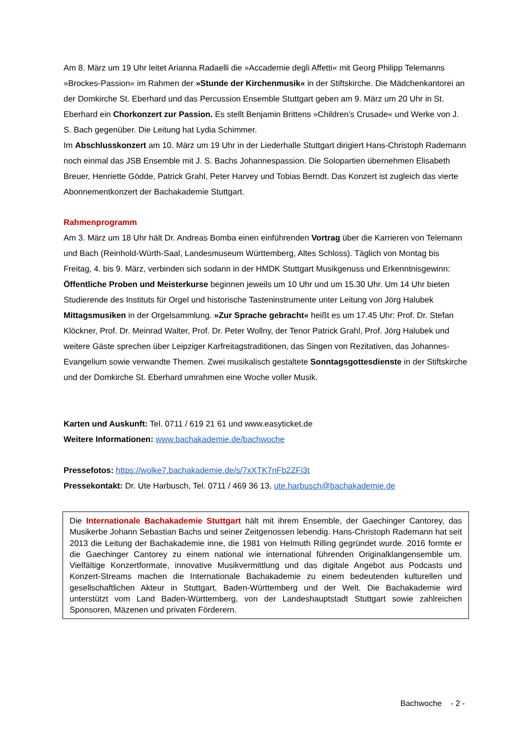Am 8. März um 19 Uhr leitet Arianna Radaelli die »Accademie degli Affetti« mit Georg Philipp Telemanns »Brockes-Passion« im Rahmen der »Stunde der Kirchenmusik« in der Stiftskirche. Die Mädchenkantorei an der Domkirche St. Eberhard und das Percussion Ensemble Stuttgart geben am 9. März um 20 Uhr in St. Eberhard ein Chorkonzert zur Passion. Es stellt Benjamin Brittens »Children’s Crusade« und Werke von J. S. Bach gegenüber. Die Leitung hat Lydia Schimmer.
Im Abschlusskonzert am 10. März um 19 Uhr in der Liederhalle Stuttgart dirigiert Hans-Christoph Rademann noch einmal das JSB Ensemble mit J. S. Bachs Johannespassion. Die Solopartien übernehmen Elisabeth Breuer, Henriette Gödde, Patrick Grahl, Peter Harvey und Tobias Berndt. Das Konzert ist zugleich das vierte Abonnementkonzert der Bachakademie Stuttgart.
Rahmenprogramm
Am 3. März um 18 Uhr hält Dr. Andreas Bomba einen einführenden Vortrag über die Karrieren von Telemann und Bach (Reinhold-Würth-Saal, Landesmuseum Württemberg, Altes Schloss). Täglich von Montag bis Freitag, 4. bis 9. März, verbinden sich sodann in der HMDK Stuttgart Musikgenuss und Erkenntnisgewinn: Öffentliche Proben und Meisterkurse beginnen jeweils um 10 Uhr und um 15.30 Uhr. Um 14 Uhr bieten Studierende des Instituts für Orgel und historische Tasteninstrumente unter Leitung von Jörg Halubek Mittagsmusiken in der Orgelsammlung. »Zur Sprache gebracht« heißt es um 17.45 Uhr: Prof. Dr. Stefan Klöckner, Prof. Dr. Meinrad Walter, Prof. Dr. Peter Wollny, der Tenor Patrick Grahl, Prof. Jörg Halubek und weitere Gäste sprechen über Leipziger Karfreitagstraditionen, das Singen von Rezitativen, das Johannes-Evangelium sowie verwandte Themen. Zwei musikalisch gestaltete Sonntagsgottesdienste in der Stiftskirche und der Domkirche St. Eberhard umrahmen eine Woche voller Musik.
Karten und Auskunft: Tel. 0711 / 619 21 61 und www.easyticket.de
Weitere Informationen: www.bachakademie.de/bachwoche
Pressefotos: https://wolke7.bachakademie.de/s/7xXTK7nFb2ZFi3t
Pressekontakt: Dr. Ute Harbusch, Tel. 0711 / 469 36 13, ute.harbusch@bachakademie.de
Die Internationale Bachakademie Stuttgart hält mit ihrem Ensemble, der Gaechinger Cantorey, das Musikerbe Johann Sebastian Bachs und seiner Zeitgenossen lebendig. Hans-Christoph Rademann hat seit 2013 die Leitung der Bachakademie inne, die 1981 von Helmuth Rilling gegründet wurde. 2016 formte er die Gaechinger Cantorey zu einem national wie international führenden Originalklangensemble um. Vielfältige Konzertformate, innovative Musikvermittlung und das digitale Angebot aus Podcasts und Konzert-Streams machen die Internationale Bachakademie zu einem bedeutenden kulturellen und gesellschaftlichen Akteur in Stuttgart, Baden-Württemberg und der Welt. Die Bachakademie wird unterstützt vom Land Baden-Württemberg, von der Landeshauptstadt Stuttgart sowie zahlreichen Sponsoren, Mäzenen und privaten Förderern.
Bachwoche - 2 -